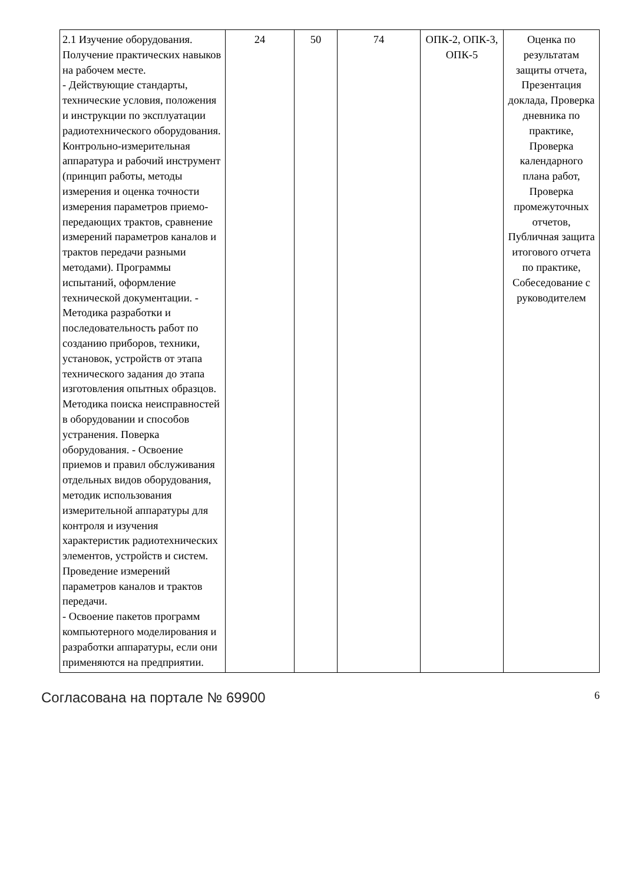| 2.1 Изучение оборудования. Получение практических навыков на рабочем месте. - Действующие стандарты, технические условия, положения и инструкции по эксплуатации радиотехнического оборудования. Контрольно-измерительная аппаратура и рабочий инструмент (принцип работы, методы измерения и оценка точности измерения параметров приемо-передающих трактов, сравнение измерений параметров каналов и трактов передачи разными методами). Программы испытаний, оформление технической документации. - Методика разработки и последовательность работ по созданию приборов, техники, установок, устройств от этапа технического задания до этапа изготовления опытных образцов. Методика поиска неисправностей в оборудовании и способов устранения. Поверка оборудования. - Освоение приемов и правил обслуживания отдельных видов оборудования, методик использования измерительной аппаратуры для контроля и изучения характеристик радиотехнических элементов, устройств и систем. Проведение измерений параметров каналов и трактов передачи. - Освоение пакетов программ компьютерного моделирования и разработки аппаратуры, если они применяются на предприятии. | 24 | 50 | 74 | ОПК-2, ОПК-3, ОПК-5 | Оценка по результатам защиты отчета, Презентация доклада, Проверка дневника по практике, Проверка календарного плана работ, Проверка промежуточных отчетов, Публичная защита итогового отчета по практике, Собеседование с руководителем |
Согласована на портале № 69900 6